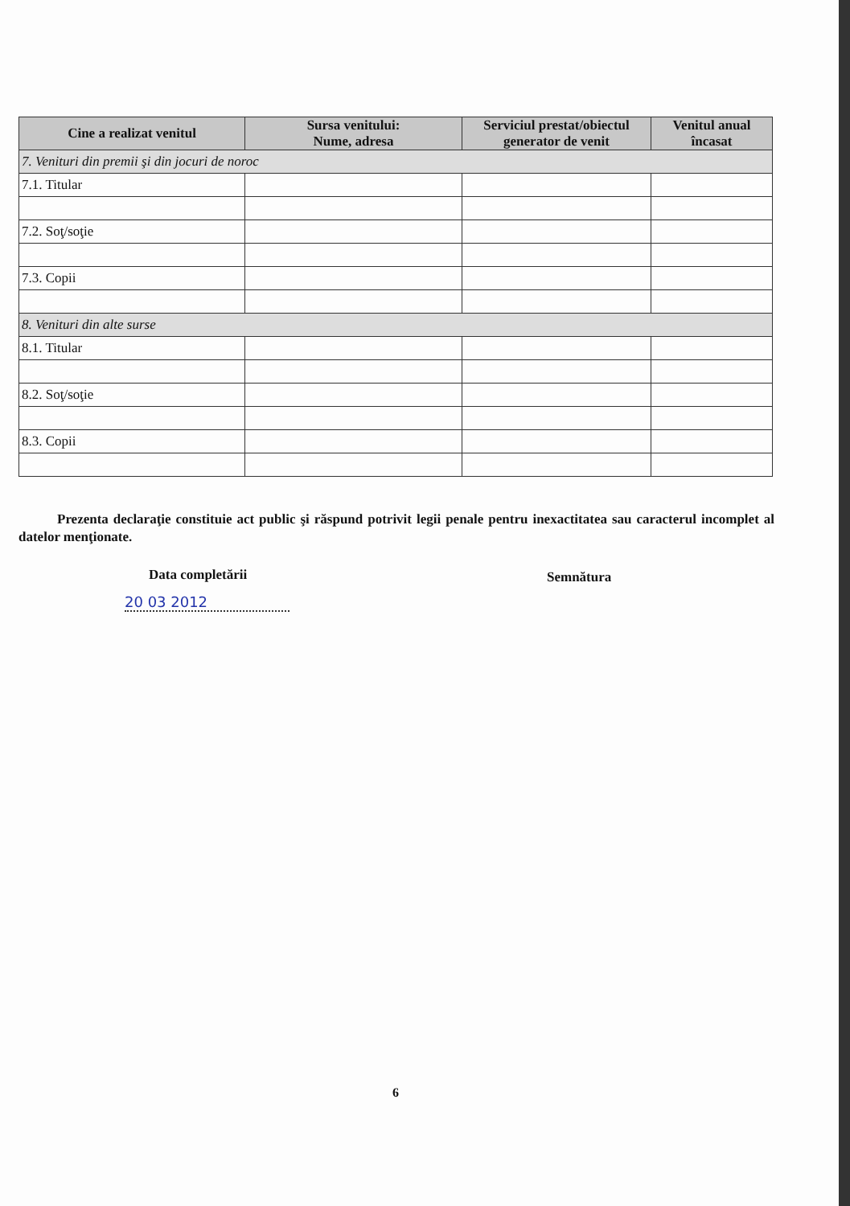| Cine a realizat venitul | Sursa venitului: Nume, adresa | Serviciul prestat/obiectul generator de venit | Venitul anual încasat |
| --- | --- | --- | --- |
| 7. Venituri din premii şi din jocuri de noroc | | | |
| 7.1. Titular | | | |
| 7.2. Soţ/soţie | | | |
| 7.3. Copii | | | |
| 8. Venituri din alte surse | | | |
| 8.1. Titular | | | |
| 8.2. Soţ/soţie | | | |
| 8.3. Copii | | | |
Prezenta declaraţie constituie act public şi răspund potrivit legii penale pentru inexactitatea sau caracterul incomplet al datelor menţionate.
Data completării Semnătura
20 03 2012
6